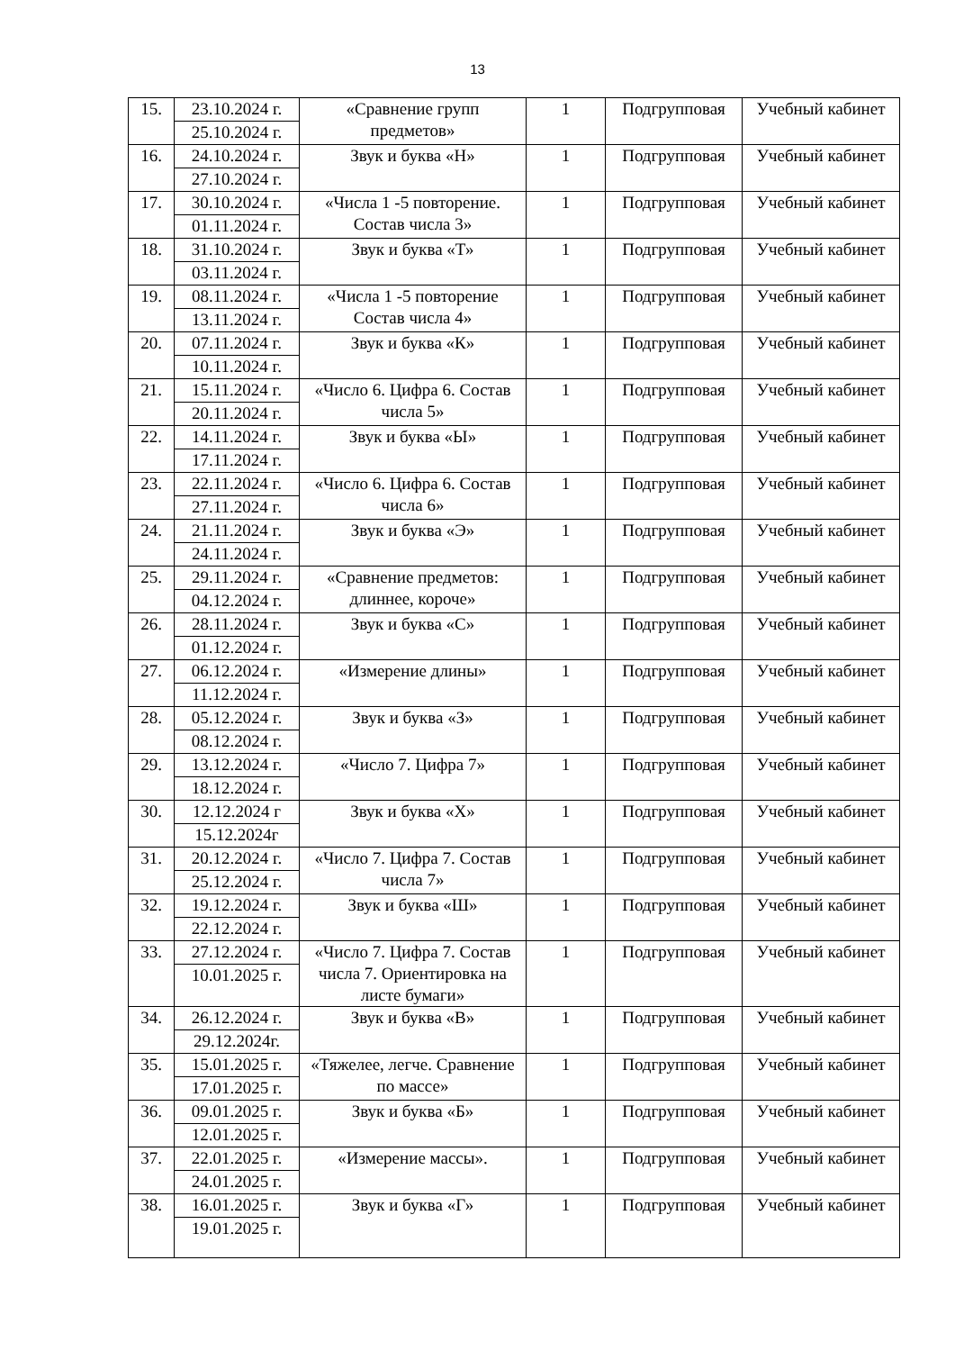13
| 15. | 23.10.2024 г. 25.10.2024 г. | «Сравнение групп предметов» | 1 | Подгрупповая | Учебный кабинет |
| 16. | 24.10.2024 г. 27.10.2024 г. | Звук и буква «Н» | 1 | Подгрупповая | Учебный кабинет |
| 17. | 30.10.2024 г. 01.11.2024 г. | «Числа 1 -5 повторение. Состав числа 3» | 1 | Подгрупповая | Учебный кабинет |
| 18. | 31.10.2024 г. 03.11.2024 г. | Звук и буква «Т» | 1 | Подгрупповая | Учебный кабинет |
| 19. | 08.11.2024 г. 13.11.2024 г. | «Числа 1 -5 повторение Состав числа 4» | 1 | Подгрупповая | Учебный кабинет |
| 20. | 07.11.2024 г. 10.11.2024 г. | Звук и буква «К» | 1 | Подгрупповая | Учебный кабинет |
| 21. | 15.11.2024 г. 20.11.2024 г. | «Число 6. Цифра 6. Состав числа 5» | 1 | Подгрупповая | Учебный кабинет |
| 22. | 14.11.2024 г. 17.11.2024 г. | Звук и буква «Ы» | 1 | Подгрупповая | Учебный кабинет |
| 23. | 22.11.2024 г. 27.11.2024 г. | «Число 6. Цифра 6. Состав числа 6» | 1 | Подгрупповая | Учебный кабинет |
| 24. | 21.11.2024 г. 24.11.2024 г. | Звук и буква «Э» | 1 | Подгрупповая | Учебный кабинет |
| 25. | 29.11.2024 г. 04.12.2024 г. | «Сравнение предметов: длиннее, короче» | 1 | Подгрупповая | Учебный кабинет |
| 26. | 28.11.2024 г. 01.12.2024 г. | Звук и буква «С» | 1 | Подгрупповая | Учебный кабинет |
| 27. | 06.12.2024 г. 11.12.2024 г. | «Измерение длины» | 1 | Подгрупповая | Учебный кабинет |
| 28. | 05.12.2024 г. 08.12.2024 г. | Звук и буква «З» | 1 | Подгрупповая | Учебный кабинет |
| 29. | 13.12.2024 г. 18.12.2024 г. | «Число 7. Цифра 7» | 1 | Подгрупповая | Учебный кабинет |
| 30. | 12.12.2024 г 15.12.2024г | Звук и буква «Х» | 1 | Подгрупповая | Учебный кабинет |
| 31. | 20.12.2024 г. 25.12.2024 г. | «Число 7. Цифра 7. Состав числа 7» | 1 | Подгрупповая | Учебный кабинет |
| 32. | 19.12.2024 г. 22.12.2024 г. | Звук и буква «Ш» | 1 | Подгрупповая | Учебный кабинет |
| 33. | 27.12.2024 г. 10.01.2025 г. | «Число 7. Цифра 7. Состав числа 7. Ориентировка на листе бумаги» | 1 | Подгрупповая | Учебный кабинет |
| 34. | 26.12.2024 г. 29.12.2024г. | Звук и буква «В» | 1 | Подгрупповая | Учебный кабинет |
| 35. | 15.01.2025 г. 17.01.2025 г. | «Тяжелее, легче. Сравнение по массе» | 1 | Подгрупповая | Учебный кабинет |
| 36. | 09.01.2025 г. 12.01.2025 г. | Звук и буква «Б» | 1 | Подгрупповая | Учебный кабинет |
| 37. | 22.01.2025 г. 24.01.2025 г. | «Измерение массы». | 1 | Подгрупповая | Учебный кабинет |
| 38. | 16.01.2025 г. 19.01.2025 г. | Звук и буква «Г» | 1 | Подгрупповая | Учебный кабинет |